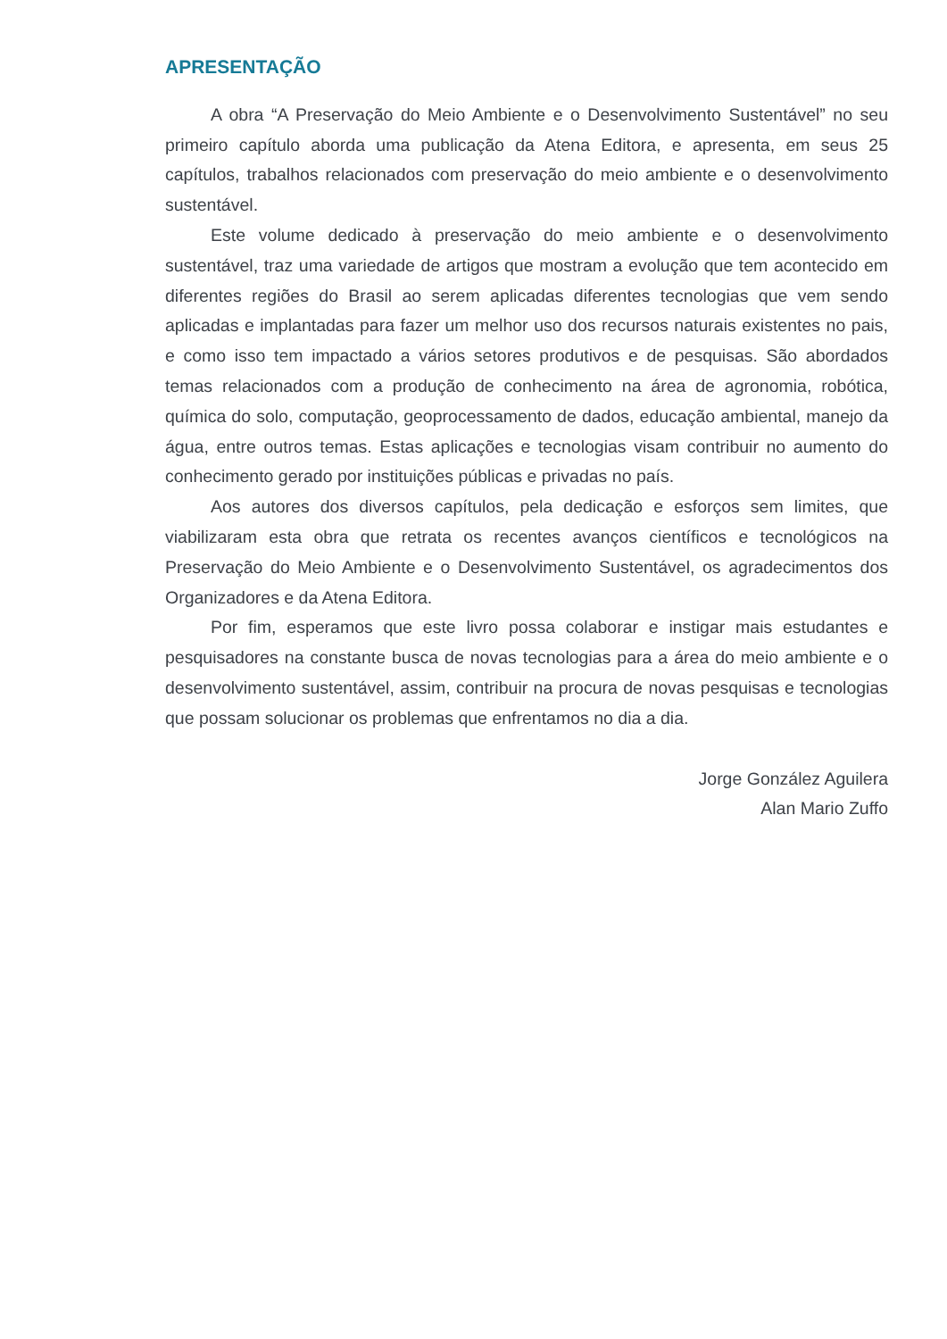APRESENTAÇÃO
A obra “A Preservação do Meio Ambiente e o Desenvolvimento Sustentável” no seu primeiro capítulo aborda uma publicação da Atena Editora, e apresenta, em seus 25 capítulos, trabalhos relacionados com preservação do meio ambiente e o desenvolvimento sustentável.
Este volume dedicado à preservação do meio ambiente e o desenvolvimento sustentável, traz uma variedade de artigos que mostram a evolução que tem acontecido em diferentes regiões do Brasil ao serem aplicadas diferentes tecnologias que vem sendo aplicadas e implantadas para fazer um melhor uso dos recursos naturais existentes no pais, e como isso tem impactado a vários setores produtivos e de pesquisas. São abordados temas relacionados com a produção de conhecimento na área de agronomia, robótica, química do solo, computação, geoprocessamento de dados, educação ambiental, manejo da água, entre outros temas. Estas aplicações e tecnologias visam contribuir no aumento do conhecimento gerado por instituições públicas e privadas no país.
Aos autores dos diversos capítulos, pela dedicação e esforços sem limites, que viabilizaram esta obra que retrata os recentes avanços científicos e tecnológicos na Preservação do Meio Ambiente e o Desenvolvimento Sustentável, os agradecimentos dos Organizadores e da Atena Editora.
Por fim, esperamos que este livro possa colaborar e instigar mais estudantes e pesquisadores na constante busca de novas tecnologias para a área do meio ambiente e o desenvolvimento sustentável, assim, contribuir na procura de novas pesquisas e tecnologias que possam solucionar os problemas que enfrentamos no dia a dia.
Jorge González Aguilera
Alan Mario Zuffo